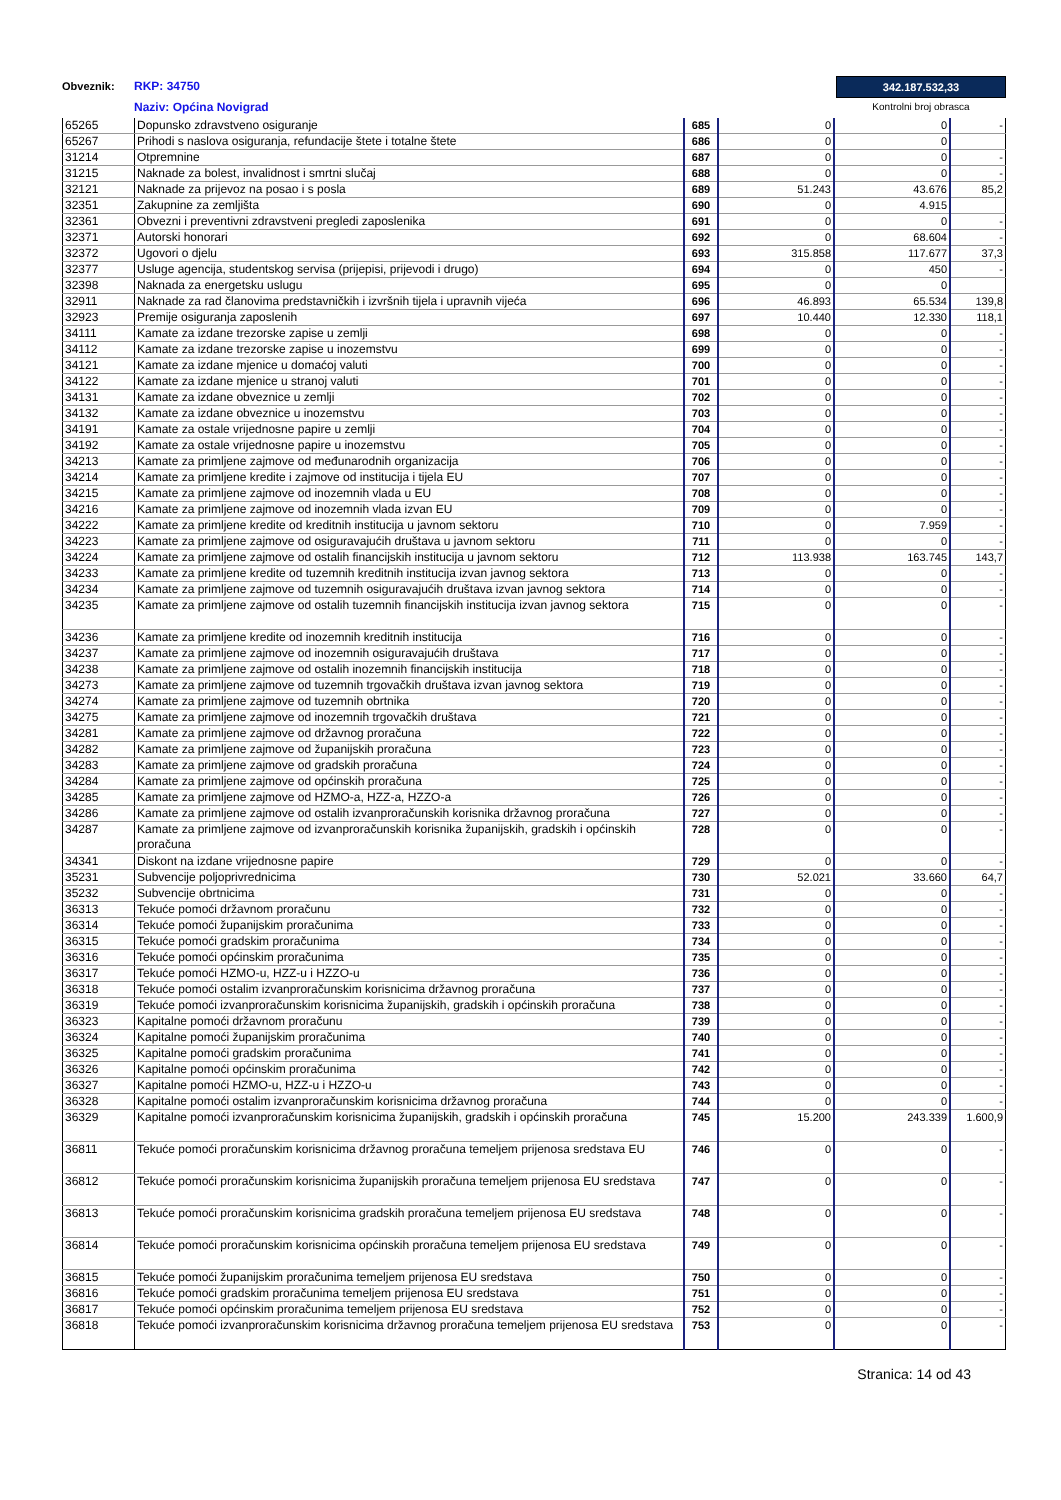Obveznik:
RKP: 34750
Naziv: Općina Novigrad
342.187.532,33
Kontrolni broj obrasca
| 65265 | Dopunsko zdravstveno osiguranje | 685 | 0 | 0 | - |
| 65267 | Prihodi s naslova osiguranja, refundacije štete i totalne štete | 686 | 0 | 0 | |
| 31214 | Otpremnine | 687 | 0 | 0 | - |
| 31215 | Naknade za bolest, invalidnost i smrtni slučaj | 688 | 0 | 0 | - |
| 32121 | Naknade za prijevoz na posao i s posla | 689 | 51.243 | 43.676 | 85,2 |
| 32351 | Zakupnine za zemljišta | 690 | 0 | 4.915 | |
| 32361 | Obvezni i preventivni zdravstveni pregledi zaposlenika | 691 | 0 | 0 | - |
| 32371 | Autorski honorari | 692 | 0 | 68.604 | - |
| 32372 | Ugovori o djelu | 693 | 315.858 | 117.677 | 37,3 |
| 32377 | Usluge agencija, studentskog servisa (prijepisi, prijevodi i drugo) | 694 | 0 | 450 | - |
| 32398 | Naknada za energetsku uslugu | 695 | 0 | 0 | |
| 32911 | Naknade za rad članovima predstavničkih i izvršnih tijela i upravnih vijeća | 696 | 46.893 | 65.534 | 139,8 |
| 32923 | Premije osiguranja zaposlenih | 697 | 10.440 | 12.330 | 118,1 |
| 34111 | Kamate za izdane trezorske zapise u zemlji | 698 | 0 | 0 | - |
| 34112 | Kamate za izdane trezorske zapise u inozemstvu | 699 | 0 | 0 | - |
| 34121 | Kamate za izdane mjenice u domaćoj valuti | 700 | 0 | 0 | - |
| 34122 | Kamate za izdane mjenice u stranoj valuti | 701 | 0 | 0 | - |
| 34131 | Kamate za izdane obveznice u zemlji | 702 | 0 | 0 | - |
| 34132 | Kamate za izdane obveznice u inozemstvu | 703 | 0 | 0 | - |
| 34191 | Kamate za ostale vrijednosne papire u zemlji | 704 | 0 | 0 | - |
| 34192 | Kamate za ostale vrijednosne papire u inozemstvu | 705 | 0 | 0 | - |
| 34213 | Kamate za primljene zajmove od međunarodnih organizacija | 706 | 0 | 0 | - |
| 34214 | Kamate za primljene kredite i zajmove od institucija i tijela EU | 707 | 0 | 0 | - |
| 34215 | Kamate za primljene zajmove od inozemnih vlada u EU | 708 | 0 | 0 | - |
| 34216 | Kamate za primljene zajmove od inozemnih vlada izvan EU | 709 | 0 | 0 | - |
| 34222 | Kamate za primljene kredite od kreditnih institucija u javnom sektoru | 710 | 0 | 7.959 | - |
| 34223 | Kamate za primljene zajmove od osiguravajućih društava u javnom sektoru | 711 | 0 | 0 | - |
| 34224 | Kamate za primljene zajmove od ostalih financijskih institucija u javnom sektoru | 712 | 113.938 | 163.745 | 143,7 |
| 34233 | Kamate za primljene kredite od tuzemnih kreditnih institucija izvan javnog sektora | 713 | 0 | 0 | - |
| 34234 | Kamate za primljene zajmove od tuzemnih osiguravajućih društava izvan javnog sektora | 714 | 0 | 0 | - |
| 34235 | Kamate za primljene zajmove od ostalih tuzemnih financijskih institucija izvan javnog sektora | 715 | 0 | 0 | - |
| 34236 | Kamate za primljene kredite od inozemnih kreditnih institucija | 716 | 0 | 0 | - |
| 34237 | Kamate za primljene zajmove od inozemnih osiguravajućih društava | 717 | 0 | 0 | - |
| 34238 | Kamate za primljene zajmove od ostalih inozemnih financijskih institucija | 718 | 0 | 0 | - |
| 34273 | Kamate za primljene zajmove od tuzemnih trgovačkih društava izvan javnog sektora | 719 | 0 | 0 | - |
| 34274 | Kamate za primljene zajmove od tuzemnih obrtnika | 720 | 0 | 0 | - |
| 34275 | Kamate za primljene zajmove od inozemnih trgovačkih društava | 721 | 0 | 0 | - |
| 34281 | Kamate za primljene zajmove od državnog proračuna | 722 | 0 | 0 | - |
| 34282 | Kamate za primljene zajmove od županijskih proračuna | 723 | 0 | 0 | - |
| 34283 | Kamate za primljene zajmove od gradskih proračuna | 724 | 0 | 0 | - |
| 34284 | Kamate za primljene zajmove od općinskih proračuna | 725 | 0 | 0 | - |
| 34285 | Kamate za primljene zajmove od HZMO-a, HZZ-a, HZZO-a | 726 | 0 | 0 | - |
| 34286 | Kamate za primljene zajmove od ostalih izvanproračunskih korisnika državnog proračuna | 727 | 0 | 0 | - |
| 34287 | Kamate za primljene zajmove od izvanproračunskih korisnika županijskih, gradskih i općinskih proračuna | 728 | 0 | 0 | - |
| 34341 | Diskont na izdane vrijednosne papire | 729 | 0 | 0 | - |
| 35231 | Subvencije poljoprivrednicima | 730 | 52.021 | 33.660 | 64,7 |
| 35232 | Subvencije obrtnicima | 731 | 0 | 0 | - |
| 36313 | Tekuće pomoći državnom proračunu | 732 | 0 | 0 | - |
| 36314 | Tekuće pomoći županijskim proračunima | 733 | 0 | 0 | - |
| 36315 | Tekuće pomoći gradskim proračunima | 734 | 0 | 0 | - |
| 36316 | Tekuće pomoći općinskim proračunima | 735 | 0 | 0 | - |
| 36317 | Tekuće pomoći HZMO-u, HZZ-u i HZZO-u | 736 | 0 | 0 | - |
| 36318 | Tekuće pomoći ostalim izvanproračunskim korisnicima državnog proračuna | 737 | 0 | 0 | - |
| 36319 | Tekuće pomoći izvanproračunskim korisnicima županijskih, gradskih i općinskih proračuna | 738 | 0 | 0 | - |
| 36323 | Kapitalne pomoći državnom proračunu | 739 | 0 | 0 | - |
| 36324 | Kapitalne pomoći županijskim proračunima | 740 | 0 | 0 | - |
| 36325 | Kapitalne pomoći gradskim proračunima | 741 | 0 | 0 | - |
| 36326 | Kapitalne pomoći općinskim proračunima | 742 | 0 | 0 | - |
| 36327 | Kapitalne pomoći HZMO-u, HZZ-u i HZZO-u | 743 | 0 | 0 | - |
| 36328 | Kapitalne pomoći ostalim izvanproračunskim korisnicima državnog proračuna | 744 | 0 | 0 | - |
| 36329 | Kapitalne pomoći izvanproračunskim korisnicima županijskih, gradskih i općinskih proračuna | 745 | 15.200 | 243.339 | 1.600,9 |
| 36811 | Tekuće pomoći proračunskim korisnicima državnog proračuna temeljem prijenosa sredstava EU | 746 | 0 | 0 | - |
| 36812 | Tekuće pomoći proračunskim korisnicima županijskih proračuna temeljem prijenosa EU sredstava | 747 | 0 | 0 | - |
| 36813 | Tekuće pomoći proračunskim korisnicima gradskih proračuna temeljem prijenosa EU sredstava | 748 | 0 | 0 | - |
| 36814 | Tekuće pomoći proračunskim korisnicima općinskih proračuna temeljem prijenosa EU sredstava | 749 | 0 | 0 | - |
| 36815 | Tekuće pomoći županijskim proračunima temeljem prijenosa EU sredstava | 750 | 0 | 0 | - |
| 36816 | Tekuće pomoći gradskim proračunima temeljem prijenosa EU sredstava | 751 | 0 | 0 | - |
| 36817 | Tekuće pomoći općinskim proračunima temeljem prijenosa EU sredstava | 752 | 0 | 0 | - |
| 36818 | Tekuće pomoći izvanproračunskim korisnicima državnog proračuna temeljem prijenosa EU sredstava | 753 | 0 | 0 | - |
Stranica: 14 od 43